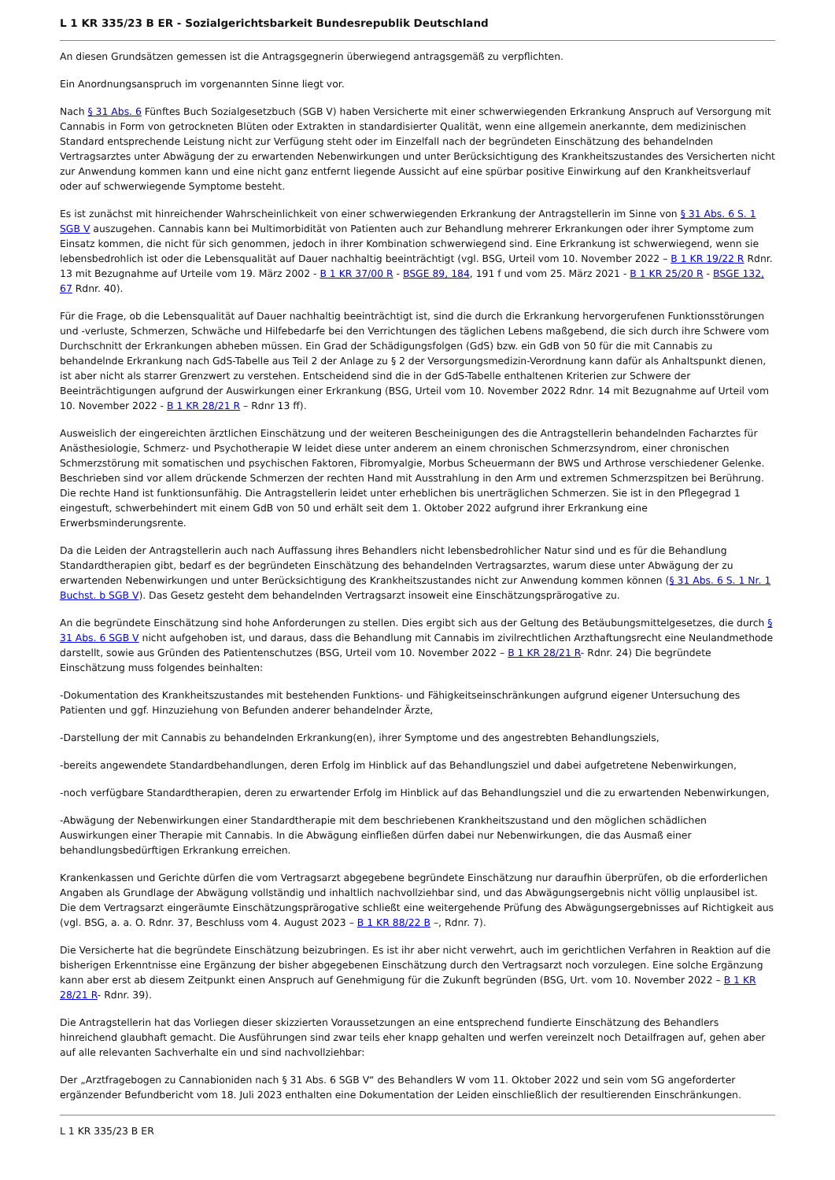L 1 KR 335/23 B ER - Sozialgerichtsbarkeit Bundesrepublik Deutschland
An diesen Grundsätzen gemessen ist die Antragsgegnerin überwiegend antragsgemäß zu verpflichten.
Ein Anordnungsanspruch im vorgenannten Sinne liegt vor.
Nach § 31 Abs. 6 Fünftes Buch Sozialgesetzbuch (SGB V) haben Versicherte mit einer schwerwiegenden Erkrankung Anspruch auf Versorgung mit Cannabis in Form von getrockneten Blüten oder Extrakten in standardisierter Qualität, wenn eine allgemein anerkannte, dem medizinischen Standard entsprechende Leistung nicht zur Verfügung steht oder im Einzelfall nach der begründeten Einschätzung des behandelnden Vertragsarztes unter Abwägung der zu erwartenden Nebenwirkungen und unter Berücksichtigung des Krankheitszustandes des Versicherten nicht zur Anwendung kommen kann und eine nicht ganz entfernt liegende Aussicht auf eine spürbar positive Einwirkung auf den Krankheitsverlauf oder auf schwerwiegende Symptome besteht.
Es ist zunächst mit hinreichender Wahrscheinlichkeit von einer schwerwiegenden Erkrankung der Antragstellerin im Sinne von § 31 Abs. 6 S. 1 SGB V auszugehen. Cannabis kann bei Multimorbidität von Patienten auch zur Behandlung mehrerer Erkrankungen oder ihrer Symptome zum Einsatz kommen, die nicht für sich genommen, jedoch in ihrer Kombination schwerwiegend sind. Eine Erkrankung ist schwerwiegend, wenn sie lebensbedrohlich ist oder die Lebensqualität auf Dauer nachhaltig beeinträchtigt (vgl. BSG, Urteil vom 10. November 2022 – B 1 KR 19/22 R Rdnr. 13 mit Bezugnahme auf Urteile vom 19. März 2002 - B 1 KR 37/00 R - BSGE 89, 184, 191 f und vom 25. März 2021 - B 1 KR 25/20 R - BSGE 132, 67 Rdnr. 40).
Für die Frage, ob die Lebensqualität auf Dauer nachhaltig beeinträchtigt ist, sind die durch die Erkrankung hervorgerufenen Funktionsstörungen und -verluste, Schmerzen, Schwäche und Hilfebedarfe bei den Verrichtungen des täglichen Lebens maßgebend, die sich durch ihre Schwere vom Durchschnitt der Erkrankungen abheben müssen. Ein Grad der Schädigungsfolgen (GdS) bzw. ein GdB von 50 für die mit Cannabis zu behandelnde Erkrankung nach GdS-Tabelle aus Teil 2 der Anlage zu § 2 der Versorgungsmedizin-Verordnung kann dafür als Anhaltspunkt dienen, ist aber nicht als starrer Grenzwert zu verstehen. Entscheidend sind die in der GdS-Tabelle enthaltenen Kriterien zur Schwere der Beeinträchtigungen aufgrund der Auswirkungen einer Erkrankung (BSG, Urteil vom 10. November 2022 Rdnr. 14 mit Bezugnahme auf Urteil vom 10. November 2022 - B 1 KR 28/21 R – Rdnr 13 ff).
Ausweislich der eingereichten ärztlichen Einschätzung und der weiteren Bescheinigungen des die Antragstellerin behandelnden Facharztes für Anästhesiologie, Schmerz- und Psychotherapie W leidet diese unter anderem an einem chronischen Schmerzsyndrom, einer chronischen Schmerzstörung mit somatischen und psychischen Faktoren, Fibromyalgie, Morbus Scheuermann der BWS und Arthrose verschiedener Gelenke. Beschrieben sind vor allem drückende Schmerzen der rechten Hand mit Ausstrahlung in den Arm und extremen Schmerzspitzen bei Berührung. Die rechte Hand ist funktionsunfähig. Die Antragstellerin leidet unter erheblichen bis unerträglichen Schmerzen. Sie ist in den Pflegegrad 1 eingestuft, schwerbehindert mit einem GdB von 50 und erhält seit dem 1. Oktober 2022 aufgrund ihrer Erkrankung eine Erwerbsminderungsrente.
Da die Leiden der Antragstellerin auch nach Auffassung ihres Behandlers nicht lebensbedrohlicher Natur sind und es für die Behandlung Standardtherapien gibt, bedarf es der begründeten Einschätzung des behandelnden Vertragsarztes, warum diese unter Abwägung der zu erwartenden Nebenwirkungen und unter Berücksichtigung des Krankheitszustandes nicht zur Anwendung kommen können (§ 31 Abs. 6 S. 1 Nr. 1 Buchst. b SGB V). Das Gesetz gesteht dem behandelnden Vertragsarzt insoweit eine Einschätzungsprärogative zu.
An die begründete Einschätzung sind hohe Anforderungen zu stellen. Dies ergibt sich aus der Geltung des Betäubungsmittelgesetzes, die durch § 31 Abs. 6 SGB V nicht aufgehoben ist, und daraus, dass die Behandlung mit Cannabis im zivilrechtlichen Arzthaftungsrecht eine Neulandmethode darstellt, sowie aus Gründen des Patientenschutzes (BSG, Urteil vom 10. November 2022 – B 1 KR 28/21 R- Rdnr. 24) Die begründete Einschätzung muss folgendes beinhalten:
-Dokumentation des Krankheitszustandes mit bestehenden Funktions- und Fähigkeitseinschränkungen aufgrund eigener Untersuchung des Patienten und ggf. Hinzuziehung von Befunden anderer behandelnder Ärzte,
-Darstellung der mit Cannabis zu behandelnden Erkrankung(en), ihrer Symptome und des angestrebten Behandlungsziels,
-bereits angewendete Standardbehandlungen, deren Erfolg im Hinblick auf das Behandlungsziel und dabei aufgetretene Nebenwirkungen,
-noch verfügbare Standardtherapien, deren zu erwartender Erfolg im Hinblick auf das Behandlungsziel und die zu erwartenden Nebenwirkungen,
-Abwägung der Nebenwirkungen einer Standardtherapie mit dem beschriebenen Krankheitszustand und den möglichen schädlichen Auswirkungen einer Therapie mit Cannabis. In die Abwägung einfließen dürfen dabei nur Nebenwirkungen, die das Ausmaß einer behandlungsbedürftigen Erkrankung erreichen.
Krankenkassen und Gerichte dürfen die vom Vertragsarzt abgegebene begründete Einschätzung nur daraufhin überprüfen, ob die erforderlichen Angaben als Grundlage der Abwägung vollständig und inhaltlich nachvollziehbar sind, und das Abwägungsergebnis nicht völlig unplausibel ist. Die dem Vertragsarzt eingeräumte Einschätzungsprärogative schließt eine weitergehende Prüfung des Abwägungsergebnisses auf Richtigkeit aus (vgl. BSG, a. a. O. Rdnr. 37, Beschluss vom 4. August 2023 – B 1 KR 88/22 B –, Rdnr. 7).
Die Versicherte hat die begründete Einschätzung beizubringen. Es ist ihr aber nicht verwehrt, auch im gerichtlichen Verfahren in Reaktion auf die bisherigen Erkenntnisse eine Ergänzung der bisher abgegebenen Einschätzung durch den Vertragsarzt noch vorzulegen. Eine solche Ergänzung kann aber erst ab diesem Zeitpunkt einen Anspruch auf Genehmigung für die Zukunft begründen (BSG, Urt. vom 10. November 2022 – B 1 KR 28/21 R- Rdnr. 39).
Die Antragstellerin hat das Vorliegen dieser skizzierten Voraussetzungen an eine entsprechend fundierte Einschätzung des Behandlers hinreichend glaubhaft gemacht. Die Ausführungen sind zwar teils eher knapp gehalten und werfen vereinzelt noch Detailfragen auf, gehen aber auf alle relevanten Sachverhalte ein und sind nachvollziehbar:
Der „Arztfragebogen zu Cannabioniden nach § 31 Abs. 6 SGB V“ des Behandlers W vom 11. Oktober 2022 und sein vom SG angeforderter ergänzender Befundbericht vom 18. Juli 2023 enthalten eine Dokumentation der Leiden einschließlich der resultierenden Einschränkungen.
L 1 KR 335/23 B ER